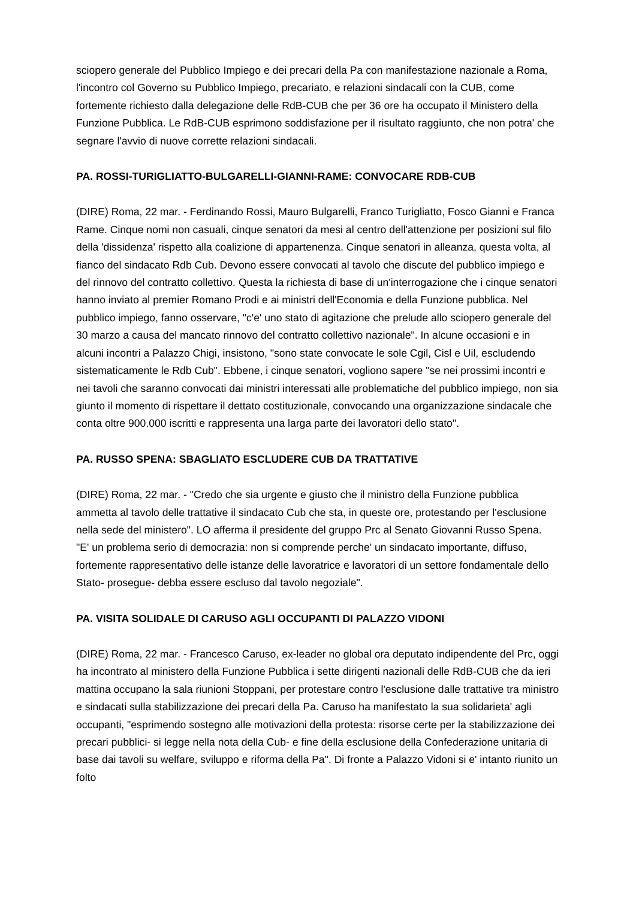sciopero generale del Pubblico Impiego e dei precari della Pa con manifestazione nazionale a Roma, l'incontro col Governo su Pubblico Impiego, precariato, e relazioni sindacali con la CUB, come fortemente richiesto dalla delegazione delle RdB-CUB che per 36 ore ha occupato il Ministero della Funzione Pubblica. Le RdB-CUB esprimono soddisfazione per il risultato raggiunto, che non potra' che segnare l'avvio di nuove corrette relazioni sindacali.
PA. ROSSI-TURIGLIATTO-BULGARELLI-GIANNI-RAME: CONVOCARE RDB-CUB
(DIRE) Roma, 22 mar. - Ferdinando Rossi, Mauro Bulgarelli, Franco Turigliatto, Fosco Gianni e Franca Rame. Cinque nomi non casuali, cinque senatori da mesi al centro dell'attenzione per posizioni sul filo della 'dissidenza' rispetto alla coalizione di appartenenza. Cinque senatori in alleanza, questa volta, al fianco del sindacato Rdb Cub. Devono essere convocati al tavolo che discute del pubblico impiego e del rinnovo del contratto collettivo. Questa la richiesta di base di un'interrogazione che i cinque senatori hanno inviato al premier Romano Prodi e ai ministri dell'Economia e della Funzione pubblica. Nel pubblico impiego, fanno osservare, "c'e' uno stato di agitazione che prelude allo sciopero generale del 30 marzo a causa del mancato rinnovo del contratto collettivo nazionale". In alcune occasioni e in alcuni incontri a Palazzo Chigi, insistono, "sono state convocate le sole Cgil, Cisl e Uil, escludendo sistematicamente le Rdb Cub". Ebbene, i cinque senatori, vogliono sapere "se nei prossimi incontri e nei tavoli che saranno convocati dai ministri interessati alle problematiche del pubblico impiego, non sia giunto il momento di rispettare il dettato costituzionale, convocando una organizzazione sindacale che conta oltre 900.000 iscritti e rappresenta una larga parte dei lavoratori dello stato".
PA. RUSSO SPENA: SBAGLIATO ESCLUDERE CUB DA TRATTATIVE
(DIRE) Roma, 22 mar. - "Credo che sia urgente e giusto che il ministro della Funzione pubblica ammetta al tavolo delle trattative il sindacato Cub che sta, in queste ore, protestando per l'esclusione nella sede del ministero". LO afferma il presidente del gruppo Prc al Senato Giovanni Russo Spena.
"E' un problema serio di democrazia: non si comprende perche' un sindacato importante, diffuso, fortemente rappresentativo delle istanze delle lavoratrice e lavoratori di un settore fondamentale dello Stato- prosegue- debba essere escluso dal tavolo negoziale".
PA. VISITA SOLIDALE DI CARUSO AGLI OCCUPANTI DI PALAZZO VIDONI
(DIRE) Roma, 22 mar. - Francesco Caruso, ex-leader no global ora deputato indipendente del Prc, oggi ha incontrato al ministero della Funzione Pubblica i sette dirigenti nazionali delle RdB-CUB che da ieri mattina occupano la sala riunioni Stoppani, per protestare contro l'esclusione dalle trattative tra ministro e sindacati sulla stabilizzazione dei precari della Pa. Caruso ha manifestato la sua solidarieta' agli occupanti, "esprimendo sostegno alle motivazioni della protesta: risorse certe per la stabilizzazione dei precari pubblici- si legge nella nota della Cub- e fine della esclusione della Confederazione unitaria di base dai tavoli su welfare, sviluppo e riforma della Pa". Di fronte a Palazzo Vidoni si e' intanto riunito un folto